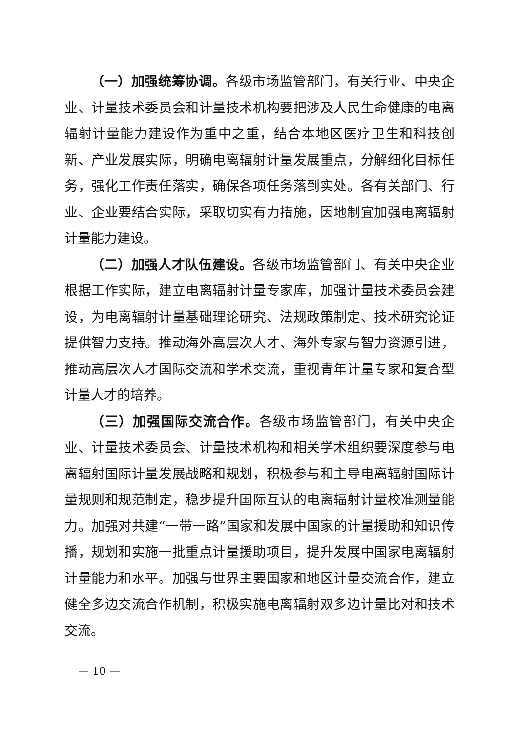（一）加强统筹协调。各级市场监管部门，有关行业、中央企业、计量技术委员会和计量技术机构要把涉及人民生命健康的电离辐射计量能力建设作为重中之重，结合本地区医疗卫生和科技创新、产业发展实际，明确电离辐射计量发展重点，分解细化目标任务，强化工作责任落实，确保各项任务落到实处。各有关部门、行业、企业要结合实际，采取切实有力措施，因地制宜加强电离辐射计量能力建设。
（二）加强人才队伍建设。各级市场监管部门、有关中央企业根据工作实际，建立电离辐射计量专家库，加强计量技术委员会建设，为电离辐射计量基础理论研究、法规政策制定、技术研究论证提供智力支持。推动海外高层次人才、海外专家与智力资源引进，推动高层次人才国际交流和学术交流，重视青年计量专家和复合型计量人才的培养。
（三）加强国际交流合作。各级市场监管部门，有关中央企业、计量技术委员会、计量技术机构和相关学术组织要深度参与电离辐射国际计量发展战略和规划，积极参与和主导电离辐射国际计量规则和规范制定，稳步提升国际互认的电离辐射计量校准测量能力。加强对共建“一带一路”国家和发展中国家的计量援助和知识传播，规划和实施一批重点计量援助项目，提升发展中国家电离辐射计量能力和水平。加强与世界主要国家和地区计量交流合作，建立健全多边交流合作机制，积极实施电离辐射双多边计量比对和技术交流。
— 10 —